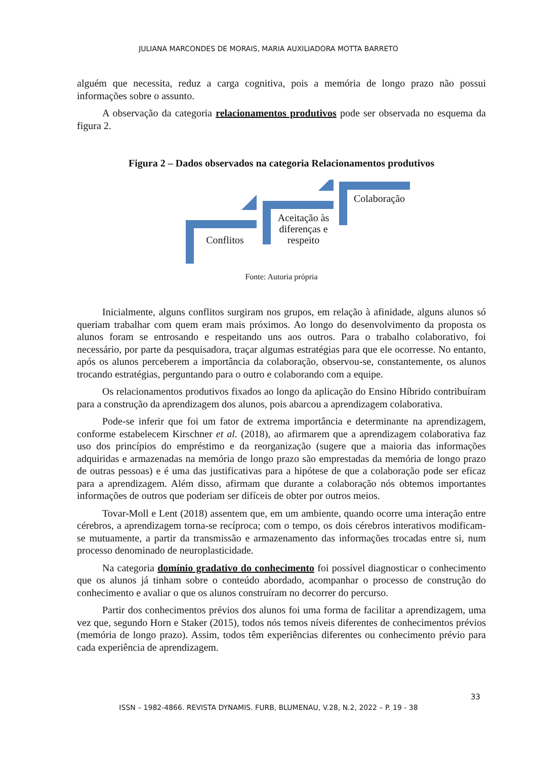JULIANA MARCONDES DE MORAIS, MARIA AUXILIADORA MOTTA BARRETO
alguém que necessita, reduz a carga cognitiva, pois a memória de longo prazo não possui informações sobre o assunto.
A observação da categoria relacionamentos produtivos pode ser observada no esquema da figura 2.
Figura 2 – Dados observados na categoria Relacionamentos produtivos
Conflitos
Aceitação às diferenças e respeito
Colaboração
Fonte: Autoria própria
Inicialmente, alguns conflitos surgiram nos grupos, em relação à afinidade, alguns alunos só queriam trabalhar com quem eram mais próximos. Ao longo do desenvolvimento da proposta os alunos foram se entrosando e respeitando uns aos outros. Para o trabalho colaborativo, foi necessário, por parte da pesquisadora, traçar algumas estratégias para que ele ocorresse. No entanto, após os alunos perceberem a importância da colaboração, observou-se, constantemente, os alunos trocando estratégias, perguntando para o outro e colaborando com a equipe.
Os relacionamentos produtivos fixados ao longo da aplicação do Ensino Híbrido contribuíram para a construção da aprendizagem dos alunos, pois abarcou a aprendizagem colaborativa.
Pode-se inferir que foi um fator de extrema importância e determinante na aprendizagem, conforme estabelecem Kirschner et al. (2018), ao afirmarem que a aprendizagem colaborativa faz uso dos princípios do empréstimo e da reorganização (sugere que a maioria das informações adquiridas e armazenadas na memória de longo prazo são emprestadas da memória de longo prazo de outras pessoas) e é uma das justificativas para a hipótese de que a colaboração pode ser eficaz para a aprendizagem. Além disso, afirmam que durante a colaboração nós obtemos importantes informações de outros que poderiam ser difíceis de obter por outros meios.
Tovar-Moll e Lent (2018) assentem que, em um ambiente, quando ocorre uma interação entre cérebros, a aprendizagem torna-se recíproca; com o tempo, os dois cérebros interativos modificam-se mutuamente, a partir da transmissão e armazenamento das informações trocadas entre si, num processo denominado de neuroplasticidade.
Na categoria domínio gradativo do conhecimento foi possível diagnosticar o conhecimento que os alunos já tinham sobre o conteúdo abordado, acompanhar o processo de construção do conhecimento e avaliar o que os alunos construíram no decorrer do percurso.
Partir dos conhecimentos prévios dos alunos foi uma forma de facilitar a aprendizagem, uma vez que, segundo Horn e Staker (2015), todos nós temos níveis diferentes de conhecimentos prévios (memória de longo prazo). Assim, todos têm experiências diferentes ou conhecimento prévio para cada experiência de aprendizagem.
33
ISSN – 1982-4866. REVISTA DYNAMIS. FURB, BLUMENAU, V.28, N.2, 2022 – P. 19 - 38